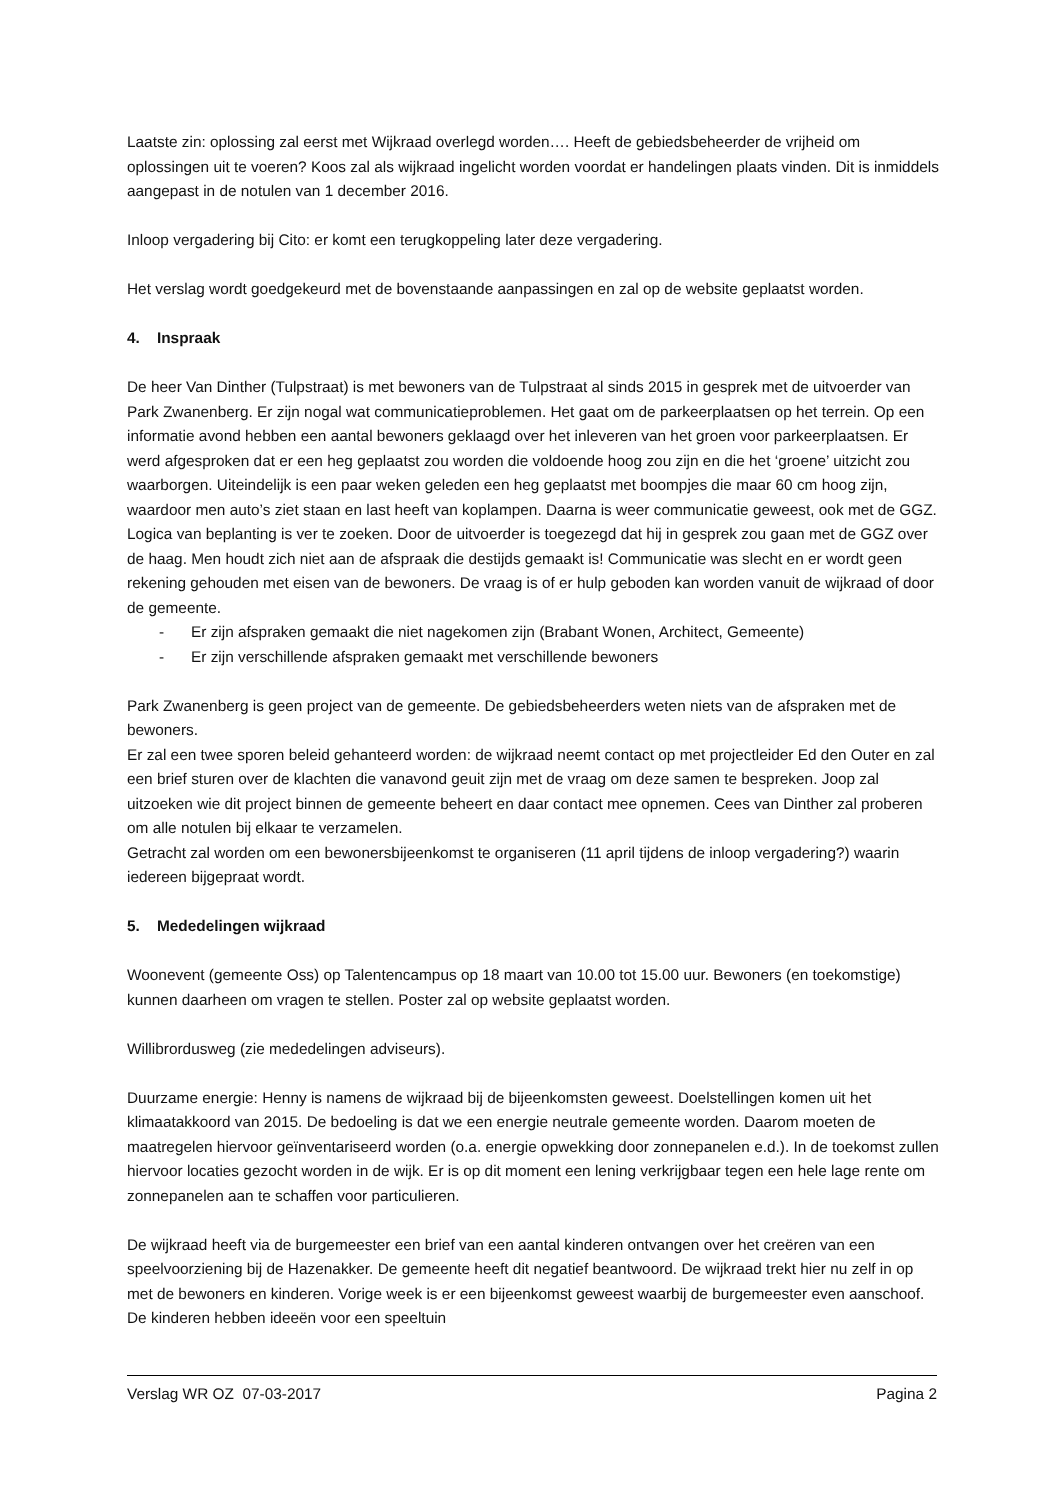Laatste zin: oplossing zal eerst met Wijkraad overlegd worden…. Heeft de gebiedsbeheerder de vrijheid om oplossingen uit te voeren? Koos zal als wijkraad ingelicht worden voordat er handelingen plaats vinden. Dit is inmiddels aangepast in de notulen van 1 december 2016.
Inloop vergadering bij Cito: er komt een terugkoppeling later deze vergadering.
Het verslag wordt goedgekeurd met de bovenstaande aanpassingen en zal op de website geplaatst worden.
4. Inspraak
De heer Van Dinther (Tulpstraat) is met bewoners van de Tulpstraat al sinds 2015 in gesprek met de uitvoerder van Park Zwanenberg. Er zijn nogal wat communicatieproblemen. Het gaat om de parkeerplaatsen op het terrein. Op een informatie avond hebben een aantal bewoners geklaagd over het inleveren van het groen voor parkeerplaatsen. Er werd afgesproken dat er een heg geplaatst zou worden die voldoende hoog zou zijn en die het ‘groene’ uitzicht zou waarborgen. Uiteindelijk is een paar weken geleden een heg geplaatst met boompjes die maar 60 cm hoog zijn, waardoor men auto’s ziet staan en last heeft van koplampen. Daarna is weer communicatie geweest, ook met de GGZ. Logica van beplanting is ver te zoeken. Door de uitvoerder is toegezegd dat hij in gesprek zou gaan met de GGZ over de haag. Men houdt zich niet aan de afspraak die destijds gemaakt is! Communicatie was slecht en er wordt geen rekening gehouden met eisen van de bewoners. De vraag is of er hulp geboden kan worden vanuit de wijkraad of door de gemeente.
- Er zijn afspraken gemaakt die niet nagekomen zijn (Brabant Wonen, Architect, Gemeente)
- Er zijn verschillende afspraken gemaakt met verschillende bewoners
Park Zwanenberg is geen project van de gemeente. De gebiedsbeheerders weten niets van de afspraken met de bewoners.
Er zal een twee sporen beleid gehanteerd worden: de wijkraad neemt contact op met projectleider Ed den Outer en zal een brief sturen over de klachten die vanavond geuit zijn met de vraag om deze samen te bespreken. Joop zal uitzoeken wie dit project binnen de gemeente beheert en daar contact mee opnemen. Cees van Dinther zal proberen om alle notulen bij elkaar te verzamelen.
Getracht zal worden om een bewonersbijeenkomst te organiseren (11 april tijdens de inloop vergadering?) waarin iedereen bijgepraat wordt.
5. Mededelingen wijkraad
Woonevent (gemeente Oss) op Talentencampus op 18 maart van 10.00 tot 15.00 uur. Bewoners (en toekomstige) kunnen daarheen om vragen te stellen. Poster zal op website geplaatst worden.
Willibrordusweg (zie mededelingen adviseurs).
Duurzame energie: Henny is namens de wijkraad bij de bijeenkomsten geweest. Doelstellingen komen uit het klimaatakkoord van 2015. De bedoeling is dat we een energie neutrale gemeente worden. Daarom moeten de maatregelen hiervoor geïnventariseerd worden (o.a. energie opwekking door zonnepanelen e.d.). In de toekomst zullen hiervoor locaties gezocht worden in de wijk. Er is op dit moment een lening verkrijgbaar tegen een hele lage rente om zonnepanelen aan te schaffen voor particulieren.
De wijkraad heeft via de burgemeester een brief van een aantal kinderen ontvangen over het creëren van een speelvoorziening bij de Hazenakker. De gemeente heeft dit negatief beantwoord. De wijkraad trekt hier nu zelf in op met de bewoners en kinderen. Vorige week is er een bijeenkomst geweest waarbij de burgemeester even aanschoof. De kinderen hebben ideeën voor een speeltuin
Verslag WR OZ 07-03-2017 Pagina 2